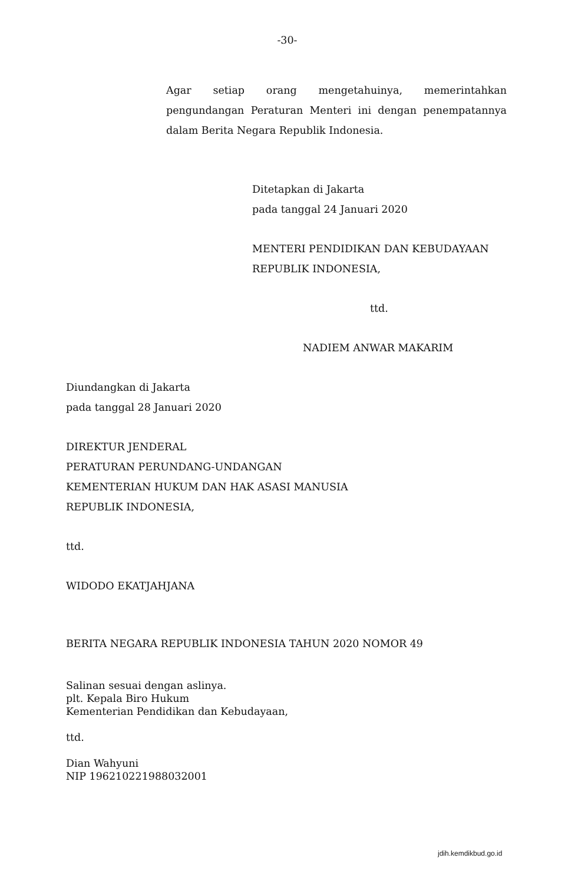-30-
Agar setiap orang mengetahuinya, memerintahkan pengundangan Peraturan Menteri ini dengan penempatannya dalam Berita Negara Republik Indonesia.
Ditetapkan di Jakarta
pada tanggal 24 Januari 2020
MENTERI PENDIDIKAN DAN KEBUDAYAAN
REPUBLIK INDONESIA,
ttd.
NADIEM ANWAR MAKARIM
Diundangkan di Jakarta
pada tanggal 28 Januari 2020
DIREKTUR JENDERAL
PERATURAN PERUNDANG-UNDANGAN
KEMENTERIAN HUKUM DAN HAK ASASI MANUSIA
REPUBLIK INDONESIA,
ttd.
WIDODO EKATJAHJANA
BERITA NEGARA REPUBLIK INDONESIA TAHUN 2020 NOMOR 49
Salinan sesuai dengan aslinya.
plt. Kepala Biro Hukum
Kementerian Pendidikan dan Kebudayaan,
ttd.
Dian Wahyuni
NIP 196210221988032001
jdih.kemdikbud.go.id